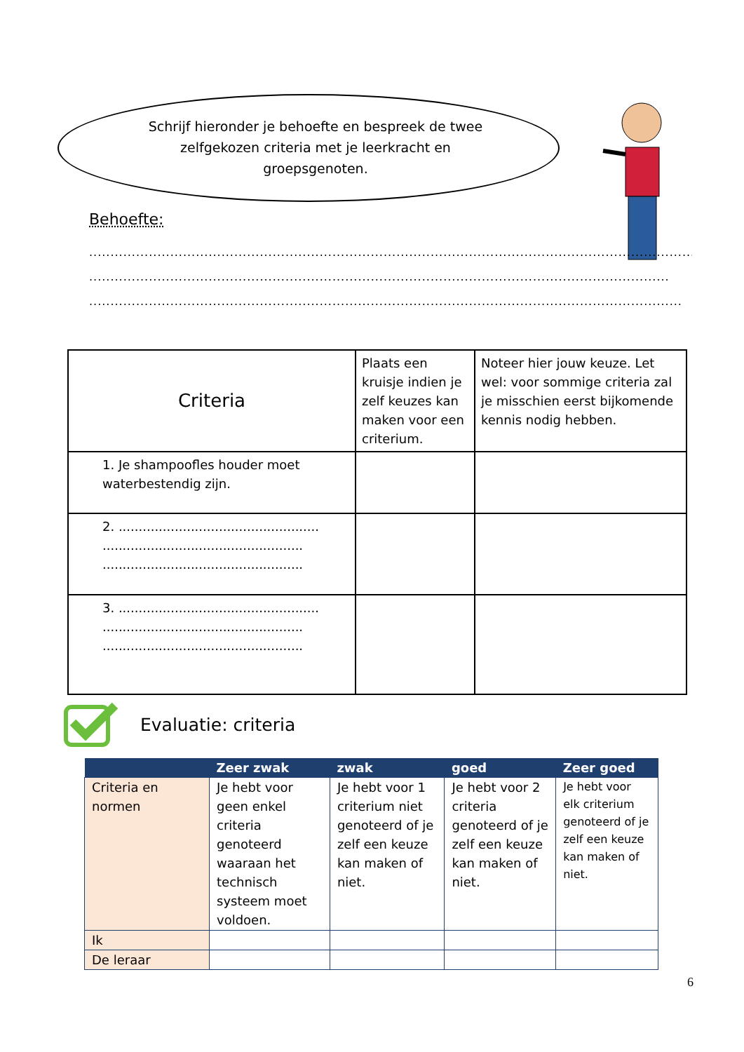Schrijf hieronder je behoefte en bespreek de twee zelfgekozen criteria met je leerkracht en groepsgenoten.
Behoefte:
.........................................................................................................................................................
.........................................................................................................................................................
.........................................................................................................................................................
| Criteria | Plaats een kruisje indien je zelf keuzes kan maken voor een criterium. | Noteer hier jouw keuze. Let wel: voor sommige criteria zal je misschien eerst bijkomende kennis nodig hebben. |
| 1. Je shampoofles houder moet waterbestendig zijn. | | |
| 2. .................................................. .................................................. .................................................. | | |
| 3. .................................................. .................................................. .................................................. | | |
Evaluatie: criteria
| | Zeer zwak | zwak | goed | Zeer goed |
| --- | --- | --- | --- | --- |
| Criteria en normen | Je hebt voor geen enkel criteria genoteerd waaraan het technisch systeem moet voldoen. | Je hebt voor 1 criterium niet genoteerd of je zelf een keuze kan maken of niet. | Je hebt voor 2 criteria genoteerd of je zelf een keuze kan maken of niet. | Je hebt voor elk criterium genoteerd of je zelf een keuze kan maken of niet. |
| Ik | | | | |
| De leraar | | | | |
6